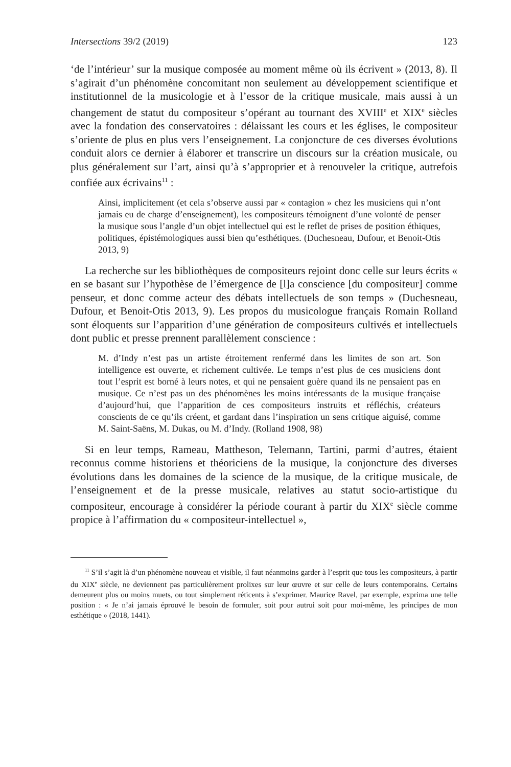Intersections 39/2 (2019) 123
‘de l’intérieur’ sur la musique composée au moment même où ils écrivent » (2013, 8). Il s’agirait d’un phénomène concomitant non seulement au développement scientifique et institutionnel de la musicologie et à l’essor de la critique musicale, mais aussi à un changement de statut du compositeur s’opérant au tournant des XVIII<sup>e</sup> et XIX<sup>e</sup> siècles avec la fondation des conservatoires : délaissant les cours et les églises, le compositeur s’oriente de plus en plus vers l’enseignement. La conjoncture de ces diverses évolutions conduit alors ce dernier à élaborer et transcrire un discours sur la création musicale, ou plus généralement sur l’art, ainsi qu’à s’approprier et à renouveler la critique, autrefois confiée aux écrivains<sup>11</sup> :
Ainsi, implicitement (et cela s’observe aussi par « contagion » chez les musiciens qui n’ont jamais eu de charge d’enseignement), les compositeurs témoignent d’une volonté de penser la musique sous l’angle d’un objet intellectuel qui est le reflet de prises de position éthiques, politiques, épistémologiques aussi bien qu’esthétiques. (Duchesneau, Dufour, et Benoit-Otis 2013, 9)
La recherche sur les bibliothèques de compositeurs rejoint donc celle sur leurs écrits « en se basant sur l’hypothèse de l’émergence de [l]a conscience [du compositeur] comme penseur, et donc comme acteur des débats intellectuels de son temps » (Duchesneau, Dufour, et Benoit-Otis 2013, 9). Les propos du musicologue français Romain Rolland sont éloquents sur l’apparition d’une génération de compositeurs cultivés et intellectuels dont public et presse prennent parallèlement conscience :
M. d’Indy n’est pas un artiste étroitement renfermé dans les limites de son art. Son intelligence est ouverte, et richement cultivée. Le temps n’est plus de ces musiciens dont tout l’esprit est borné à leurs notes, et qui ne pensaient guère quand ils ne pensaient pas en musique. Ce n’est pas un des phénomènes les moins intéressants de la musique française d’aujourd’hui, que l’apparition de ces compositeurs instruits et réfléchis, créateurs conscients de ce qu’ils créent, et gardant dans l’inspiration un sens critique aiguisé, comme M. Saint-Saëns, M. Dukas, ou M. d’Indy. (Rolland 1908, 98)
Si en leur temps, Rameau, Mattheson, Telemann, Tartini, parmi d’autres, étaient reconnus comme historiens et théoriciens de la musique, la conjoncture des diverses évolutions dans les domaines de la science de la musique, de la critique musicale, de l’enseignement et de la presse musicale, relatives au statut socio-artistique du compositeur, encourage à considérer la période courant à partir du XIX<sup>e</sup> siècle comme propice à l’affirmation du « compositeur-intellectuel »,
<sup>11</sup> S’il s’agit là d’un phénomène nouveau et visible, il faut néanmoins garder à l’esprit que tous les compositeurs, à partir du XIX<sup>e</sup> siècle, ne deviennent pas particulièrement prolixes sur leur œuvre et sur celle de leurs contemporains. Certains demeurent plus ou moins muets, ou tout simplement réticents à s’exprimer. Maurice Ravel, par exemple, exprima une telle position : « Je n’ai jamais éprouvé le besoin de formuler, soit pour autrui soit pour moi-même, les principes de mon esthétique » (2018, 1441).